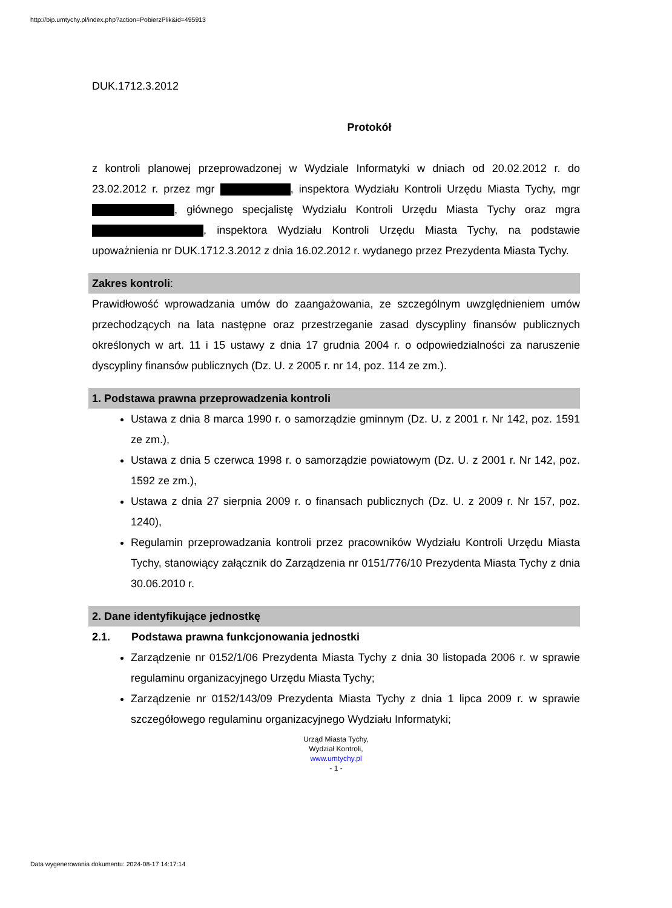http://bip.umtychy.pl/index.php?action=PobierzPlik&id=495913
DUK.1712.3.2012
Protokół
z kontroli planowej przeprowadzonej w Wydziale Informatyki w dniach od 20.02.2012 r. do 23.02.2012 r. przez mgr , inspektora Wydziału Kontroli Urzędu Miasta Tychy, mgr , głównego specjalistę Wydziału Kontroli Urzędu Miasta Tychy oraz mgra , inspektora Wydziału Kontroli Urzędu Miasta Tychy, na podstawie upoważnienia nr DUK.1712.3.2012 z dnia 16.02.2012 r. wydanego przez Prezydenta Miasta Tychy.
Zakres kontroli:
Prawidłowość wprowadzania umów do zaangażowania, ze szczególnym uwzględnieniem umów przechodzących na lata następne oraz przestrzeganie zasad dyscypliny finansów publicznych określonych w art. 11 i 15 ustawy z dnia 17 grudnia 2004 r. o odpowiedzialności za naruszenie dyscypliny finansów publicznych (Dz. U. z 2005 r. nr 14, poz. 114 ze zm.).
1. Podstawa prawna przeprowadzenia kontroli
Ustawa z dnia 8 marca 1990 r. o samorządzie gminnym (Dz. U. z 2001 r. Nr 142, poz. 1591 ze zm.),
Ustawa z dnia 5 czerwca 1998 r. o samorządzie powiatowym (Dz. U. z 2001 r. Nr 142, poz. 1592 ze zm.),
Ustawa z dnia 27 sierpnia 2009 r. o finansach publicznych (Dz. U. z 2009 r. Nr 157, poz. 1240),
Regulamin przeprowadzania kontroli przez pracowników Wydziału Kontroli Urzędu Miasta Tychy, stanowiący załącznik do Zarządzenia nr 0151/776/10 Prezydenta Miasta Tychy z dnia 30.06.2010 r.
2. Dane identyfikujące jednostkę
2.1. Podstawa prawna funkcjonowania jednostki
Zarządzenie nr 0152/1/06 Prezydenta Miasta Tychy z dnia 30 listopada 2006 r. w sprawie regulaminu organizacyjnego Urzędu Miasta Tychy;
Zarządzenie nr 0152/143/09 Prezydenta Miasta Tychy z dnia 1 lipca 2009 r. w sprawie szczegółowego regulaminu organizacyjnego Wydziału Informatyki;
Urząd Miasta Tychy,
Wydział Kontroli,
www.umtychy.pl
- 1 -
Data wygenerowania dokumentu: 2024-08-17 14:17:14